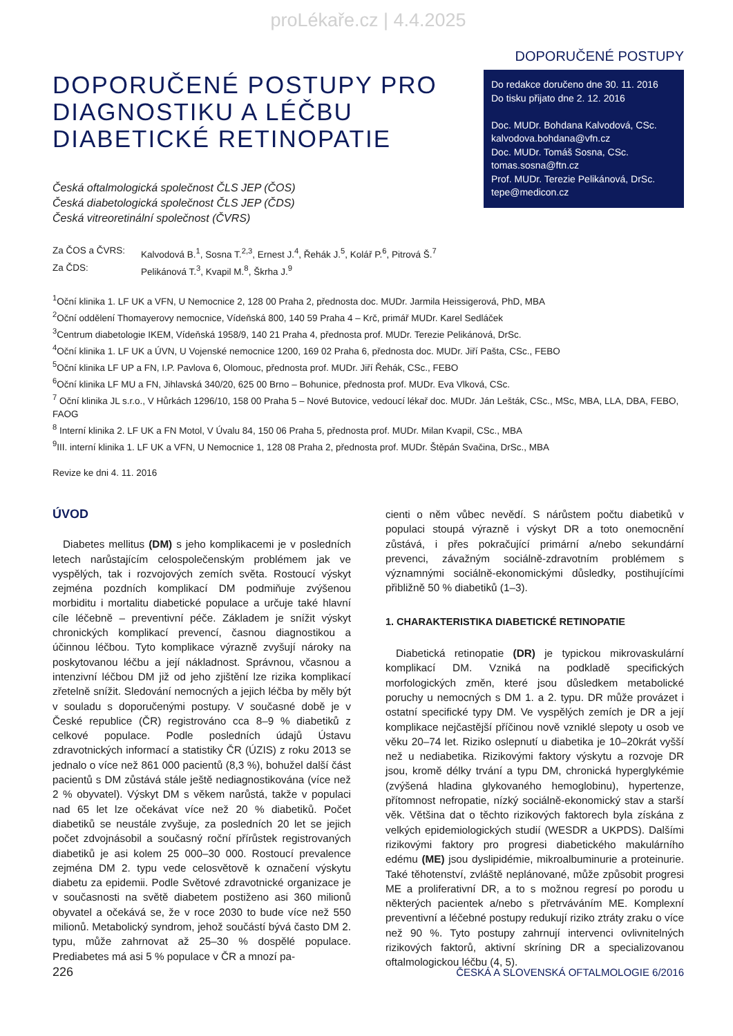proLékaře.cz | 4.4.2025
DOPORUČENÉ POSTUPY
DOPORUČENÉ POSTUPY PRO
DIAGNOSTIKU A LÉČBU
DIABETICKÉ RETINOPATIE
Do redakce doručeno dne 30. 11. 2016
Do tisku přijato dne 2. 12. 2016
Doc. MUDr. Bohdana Kalvodová, CSc.
kalvodova.bohdana@vfn.cz
Doc. MUDr. Tomáš Sosna, CSc.
tomas.sosna@ftn.cz
Prof. MUDr. Terezie Pelikánová, DrSc.
tepe@medicon.cz
Česká oftalmologická společnost ČLS JEP (ČOS)
Česká diabetologická společnost ČLS JEP (ČDS)
Česká vitreoretinální společnost (ČVRS)
| Za ČOS a ČVRS: | Kalvodová B.<sup>1</sup>, Sosna T.<sup>2,3</sup>, Ernest J.<sup>4</sup>, Řehák J.<sup>5</sup>, Kolář P.<sup>6</sup>, Pitrová Š.<sup>7</sup> |
| Za ČDS: | Pelikánová T.<sup>3</sup>, Kvapil M.<sup>8</sup>, Škrha J.<sup>9</sup> |
<sup>1</sup> Oční klinika 1. LF UK a VFN, U Nemocnice 2, 128 00 Praha 2, přednosta doc. MUDr. Jarmila Heissigerová, PhD, MBA
<sup>2</sup> Oční oddělení Thomayerovy nemocnice, Vídeňská 800, 140 59 Praha 4 – Krč, primář MUDr. Karel Sedláček
<sup>3</sup> Centrum diabetologie IKEM, Vídeňská 1958/9, 140 21 Praha 4, přednosta prof. MUDr. Terezie Pelikánová, DrSc.
<sup>4</sup> Oční klinika 1. LF UK a ÚVN, U Vojenské nemocnice 1200, 169 02 Praha 6, přednosta doc. MUDr. Jiří Pašta, CSc., FEBO
<sup>5</sup> Oční klinika LF UP a FN, I.P. Pavlova 6, Olomouc, přednosta prof. MUDr. Jiří Řehák, CSc., FEBO
<sup>6</sup> Oční klinika LF MU a FN, Jihlavská 340/20, 625 00 Brno – Bohunice, přednosta prof. MUDr. Eva Vlková, CSc.
<sup>7</sup> Oční klinika JL s.r.o., V Hůrkách 1296/10, 158 00 Praha 5 – Nové Butovice, vedoucí lékař doc. MUDr. Ján Lešták, CSc., MSc, MBA, LLA, DBA, FEBO, FAOG
<sup>8</sup> Interní klinika 2. LF UK a FN Motol, V Úvalu 84, 150 06 Praha 5, přednosta prof. MUDr. Milan Kvapil, CSc., MBA
<sup>9</sup> III. interní klinika 1. LF UK a VFN, U Nemocnice 1, 128 08 Praha 2, přednosta prof. MUDr. Štěpán Svačina, DrSc., MBA
Revize ke dni 4. 11. 2016
ÚVOD
Diabetes mellitus (DM) s jeho komplikacemi je v posledních letech narůstajícím celospolečenským problémem jak ve vyspělých, tak i rozvojových zemích světa. Rostoucí výskyt zejména pozdních komplikací DM podmiňuje zvýšenou morbiditu i mortalitu diabetické populace a určuje také hlavní cíle léčebně – preventivní péče. Základem je snížit výskyt chronických komplikací prevencí, časnou diagnostikou a účinnou léčbou. Tyto komplikace výrazně zvyšují nároky na poskytovanou léčbu a její nákladnost. Správnou, včasnou a intenzivní léčbou DM již od jeho zjištění lze rizika komplikací zřetelně snížit. Sledování nemocných a jejich léčba by měly být v souladu s doporučenými postupy. V současné době je v České republice (ČR) registrováno cca 8–9 % diabetiků z celkové populace. Podle posledních údajů Ústavu zdravotnických informací a statistiky ČR (ÚZIS) z roku 2013 se jednalo o více než 861 000 pacientů (8,3 %), bohužel další část pacientů s DM zůstává stále ještě nediagnostikována (více než 2 % obyvatel). Výskyt DM s věkem narůstá, takže v populaci nad 65 let lze očekávat více než 20 % diabetiků. Počet diabetiků se neustále zvyšuje, za posledních 20 let se jejich počet zdvojnásobil a současný roční přírůstek registrovaných diabetiků je asi kolem 25 000–30 000. Rostoucí prevalence zejména DM 2. typu vede celosvětově k označení výskytu diabetu za epidemii. Podle Světové zdravotnické organizace je v současnosti na světě diabetem postiženo asi 360 milionů obyvatel a očekává se, že v roce 2030 to bude více než 550 milionů. Metabolický syndrom, jehož součástí bývá často DM 2. typu, může zahrnovat až 25–30 % dospělé populace. Prediabetes má asi 5 % populace v ČR a mnozí pa-
cienti o něm vůbec nevědí. S nárůstem počtu diabetiků v populaci stoupá výrazně i výskyt DR a toto onemocnění zůstává, i přes pokračující primární a/nebo sekundární prevenci, závažným sociálně-zdravotním problémem s významnými sociálně-ekonomickými důsledky, postihujícími přibližně 50 % diabetiků (1–3).
1. CHARAKTERISTIKA DIABETICKÉ RETINOPATIE
Diabetická retinopatie (DR) je typickou mikrovaskulární komplikací DM. Vzniká na podkladě specifických morfologických změn, které jsou důsledkem metabolické poruchy u nemocných s DM 1. a 2. typu. DR může provázet i ostatní specifické typy DM. Ve vyspělých zemích je DR a její komplikace nejčastější příčinou nově vzniklé slepoty u osob ve věku 20–74 let. Riziko oslepnutí u diabetika je 10–20krát vyšší než u nediabetika. Rizikovými faktory výskytu a rozvoje DR jsou, kromě délky trvání a typu DM, chronická hyperglykémie (zvýšená hladina glykovaného hemoglobinu), hypertenze, přítomnost nefropatie, nízký sociálně-ekonomický stav a starší věk. Většina dat o těchto rizikových faktorech byla získána z velkých epidemiologických studií (WESDR a UKPDS). Dalšími rizikovými faktory pro progresi diabetického makulárního edému (ME) jsou dyslipidémie, mikroalbuminurie a proteinurie. Také těhotenství, zvláště neplánované, může způsobit progresi ME a proliferativní DR, a to s možnou regresí po porodu u některých pacientek a/nebo s přetrváváním ME. Komplexní preventivní a léčebné postupy redukují riziko ztráty zraku o více než 90 %. Tyto postupy zahrnují intervenci ovlivnitelných rizikových faktorů, aktivní skríning DR a specializovanou oftalmologickou léčbu (4, 5).
226 ČESKÁ A SLOVENSKÁ OFTALMOLOGIE 6/2016